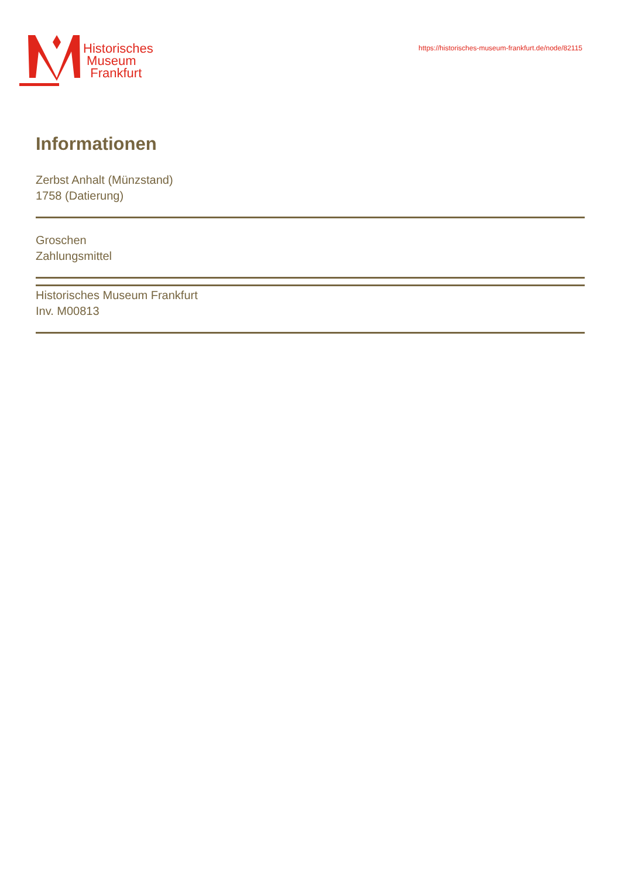Historisches
Museum
Frankfurt
https://historisches-museum-frankfurt.de/node/82115
Informationen
Zerbst Anhalt (Münzstand)
1758 (Datierung)
Groschen
Zahlungsmittel
Historisches Museum Frankfurt
Inv. M00813